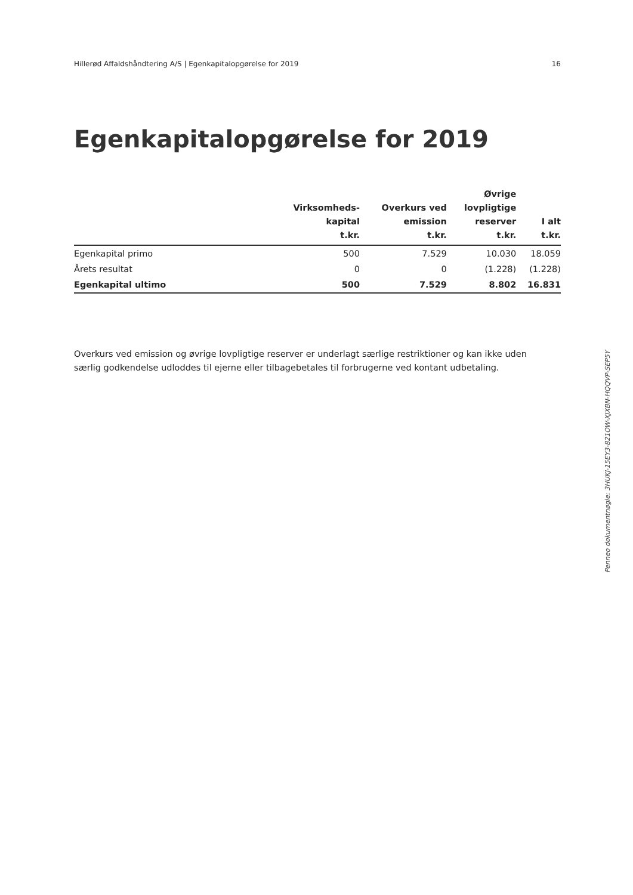Hillerød Affaldshåndtering A/S | Egenkapitalopgørelse for 2019 16
Egenkapitalopgørelse for 2019
| | Virksomheds- kapital t.kr. | Overkurs ved emission t.kr. | Øvrige lovpligtige reserver t.kr. | I alt t.kr. |
| --- | --- | --- | --- | --- |
| Egenkapital primo | 500 | 7.529 | 10.030 | 18.059 |
| Årets resultat | 0 | 0 | (1.228) | (1.228) |
| Egenkapital ultimo | 500 | 7.529 | 8.802 | 16.831 |
Overkurs ved emission og øvrige lovpligtige reserver er underlagt særlige restriktioner og kan ikke uden særlig godkendelse udloddes til ejerne eller tilbagebetales til forbrugerne ved kontant udbetaling.
Penneo dokumentnøgle: 3HUKJ-15EY3-821OW-XJXBN-HQQVP-SEP5Y